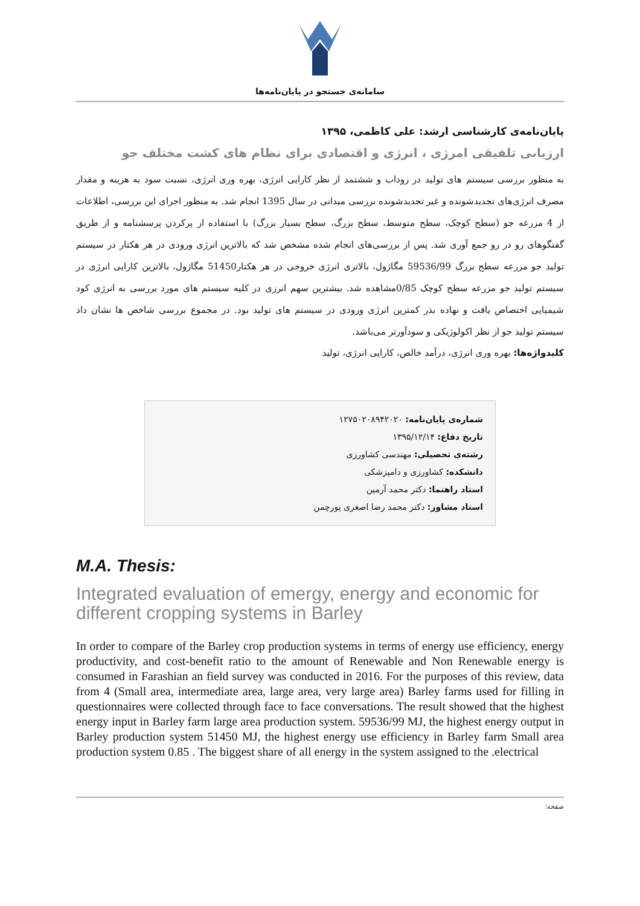سامانه‌ی جستجو در پایان‌نامه‌ها
پایان‌نامه‌ی کارشناسی ارشد: علی کاظمی، ۱۳۹۵
ارزیابی تلفیقی امرژی ، انرژی و اقتصادی برای نظام های کشت مختلف جو
به منظور بررسی سیستم های تولید در روداب و ششتمد از نظر کارایی انرژی، بهره وری انرژی، نسبت سود به هزینه و مقدار مصرف انرژی‌های تجدیدشونده و غیر تجدیدشونده بررسی میدانی در سال 1395 انجام شد. به منظور اجرای این بررسی، اطلاعات از 4 مزرعه جو (سطح کوچک، سطح متوسط، سطح بزرگ، سطح بسیار بزرگ) با استفاده از پرکردن پرسشنامه و از طریق گفتگوهای رو در رو جمع آوری شد. پس از بررسی‌های انجام شده مشخص شد که بالاترین انرژی ورودی در هر هکتار در سیستم تولید جو مزرعه سطح بزرگ 59536/99 مگاژول، بالاتری انرژی خروجی در هر هکتار51450 مگاژول، بالاترین کارایی انرژی در سیستم تولید جو مزرعه سطح کوچک 0/85مشاهده شد. بیشترین سهم انرزی در کلیه سیستم های مورد بررسی به انرژی کود شیمیایی اختصاص یافت و نهاده بذر کمترین انرژی ورودی در سیستم های تولید بود. در مجموع بررسی شاخص ها نشان داد سیستم تولید جو از نظر اکولوژیکی و سودآورتر می‌باشد.
کلیدواژه‌ها: بهره وری انرژی، درآمد خالص، کارایی انرژی، تولید
شماره‌ی پایان‌نامه: ۱۲۷۵۰۲۰۸۹۴۲۰۲۰
تاریخ دفاع: ۱۳۹۵/۱۲/۱۴
رشته‌ی تحصیلی: مهندسی کشاورزی
دانشکده: کشاورزی و دامپزشکی
استاد راهنما: دکتر محمد آرمین
استاد مشاور: دکتر محمد رضا اصغری پورچمن
M.A. Thesis:
Integrated evaluation of emergy, energy and economic for different cropping systems in Barley
In order to compare of the Barley crop production systems in terms of energy use efficiency, energy productivity, and cost-benefit ratio to the amount of Renewable and Non Renewable energy is consumed in Farashian an field survey was conducted in 2016. For the purposes of this review, data from 4 (Small area, intermediate area, large area, very large area) Barley farms used for filling in questionnaires were collected through face to face conversations. The result showed that the highest energy input in Barley farm large area production system. 59536/99 MJ, the highest energy output in Barley production system 51450 MJ, the highest energy use efficiency in Barley farm Small area production system 0.85 . The biggest share of all energy in the system assigned to the .electrical
صفحه: